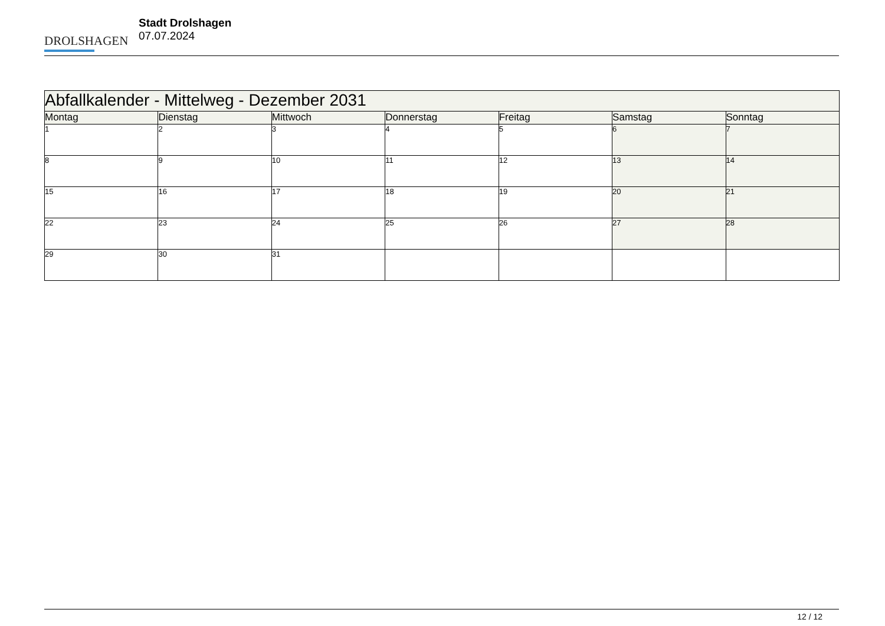DROLSHAGEN
Stadt Drolshagen
07.07.2024
| Abfallkalender - Mittelweg - Dezember 2031 | | | | | | |
| --- | --- | --- | --- | --- | --- | --- |
| Montag | Dienstag | Mittwoch | Donnerstag | Freitag | Samstag | Sonntag |
| 1 | 2 | 3 | 4 | 5 | 6 | 7 |
| 8 | 9 | 10 | 11 | 12 | 13 | 14 |
| 15 | 16 | 17 | 18 | 19 | 20 | 21 |
| 22 | 23 | 24 | 25 | 26 | 27 | 28 |
| 29 | 30 | 31 | | | | |
12 / 12